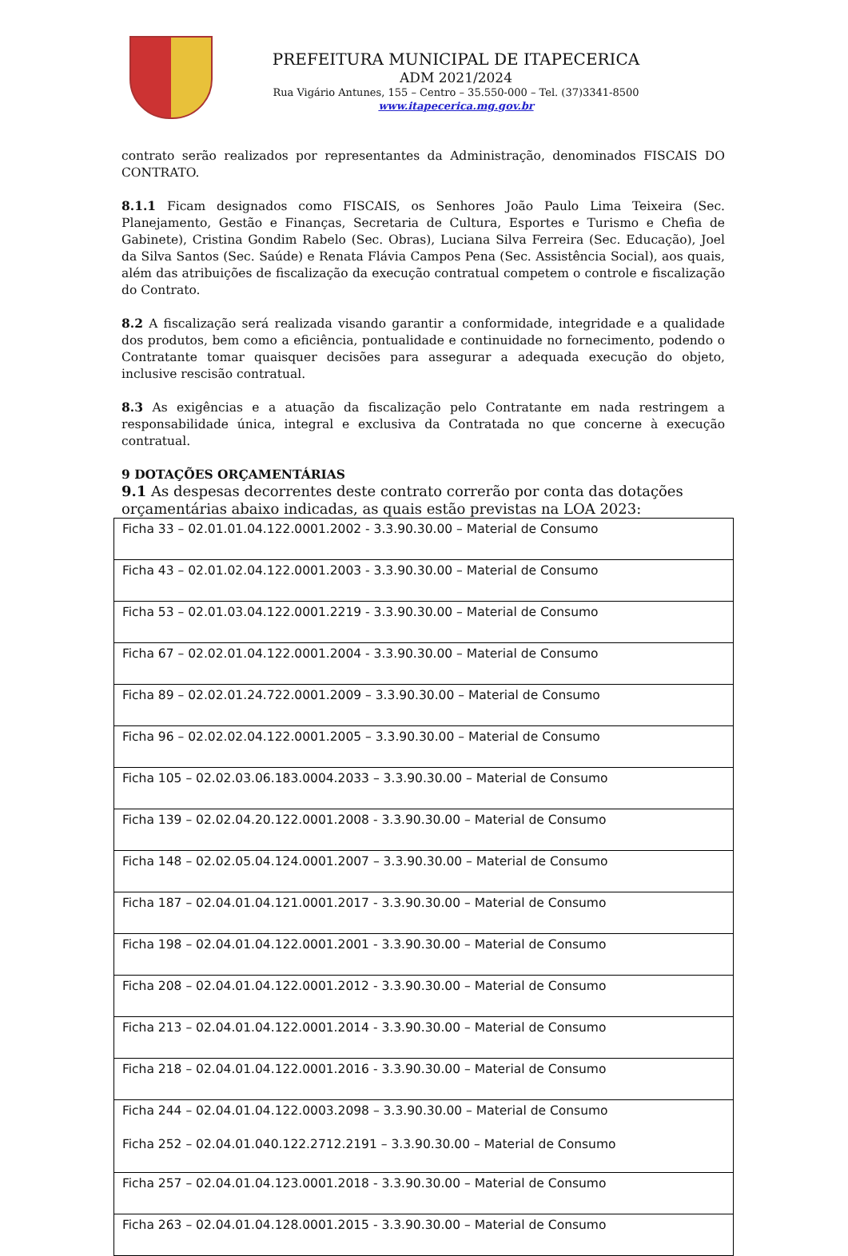PREFEITURA MUNICIPAL DE ITAPECERICA
ADM 2021/2024
Rua Vigário Antunes, 155 – Centro – 35.550-000 – Tel. (37)3341-8500
www.itapecerica.mg.gov.br
contrato serão realizados por representantes da Administração, denominados FISCAIS DO CONTRATO.
8.1.1 Ficam designados como FISCAIS, os Senhores João Paulo Lima Teixeira (Sec. Planejamento, Gestão e Finanças, Secretaria de Cultura, Esportes e Turismo e Chefia de Gabinete), Cristina Gondim Rabelo (Sec. Obras), Luciana Silva Ferreira (Sec. Educação), Joel da Silva Santos (Sec. Saúde) e Renata Flávia Campos Pena (Sec. Assistência Social), aos quais, além das atribuições de fiscalização da execução contratual competem o controle e fiscalização do Contrato.
8.2 A fiscalização será realizada visando garantir a conformidade, integridade e a qualidade dos produtos, bem como a eficiência, pontualidade e continuidade no fornecimento, podendo o Contratante tomar quaisquer decisões para assegurar a adequada execução do objeto, inclusive rescisão contratual.
8.3 As exigências e a atuação da fiscalização pelo Contratante em nada restringem a responsabilidade única, integral e exclusiva da Contratada no que concerne à execução contratual.
9 DOTAÇÕES ORÇAMENTÁRIAS
9.1 As despesas decorrentes deste contrato correrão por conta das dotações orçamentárias abaixo indicadas, as quais estão previstas na LOA 2023:
| Ficha 33 – 02.01.01.04.122.0001.2002 - 3.3.90.30.00 – Material de Consumo |
| Ficha 43 – 02.01.02.04.122.0001.2003 - 3.3.90.30.00 – Material de Consumo |
| Ficha 53 – 02.01.03.04.122.0001.2219 - 3.3.90.30.00 – Material de Consumo |
| Ficha 67 – 02.02.01.04.122.0001.2004 - 3.3.90.30.00 – Material de Consumo |
| Ficha 89 – 02.02.01.24.722.0001.2009 – 3.3.90.30.00 – Material de Consumo |
| Ficha 96 – 02.02.02.04.122.0001.2005 – 3.3.90.30.00 – Material de Consumo |
| Ficha 105 – 02.02.03.06.183.0004.2033 – 3.3.90.30.00 – Material de Consumo |
| Ficha 139 – 02.02.04.20.122.0001.2008 - 3.3.90.30.00 – Material de Consumo |
| Ficha 148 – 02.02.05.04.124.0001.2007 – 3.3.90.30.00 – Material de Consumo |
| Ficha 187 – 02.04.01.04.121.0001.2017 - 3.3.90.30.00 – Material de Consumo |
| Ficha 198 – 02.04.01.04.122.0001.2001 - 3.3.90.30.00 – Material de Consumo |
| Ficha 208 – 02.04.01.04.122.0001.2012 - 3.3.90.30.00 – Material de Consumo |
| Ficha 213 – 02.04.01.04.122.0001.2014 - 3.3.90.30.00 – Material de Consumo |
| Ficha 218 – 02.04.01.04.122.0001.2016 - 3.3.90.30.00 – Material de Consumo |
| Ficha 244 – 02.04.01.04.122.0003.2098 – 3.3.90.30.00 – Material de Consumo Ficha 252 – 02.04.01.040.122.2712.2191 – 3.3.90.30.00 – Material de Consumo |
| Ficha 257 – 02.04.01.04.123.0001.2018 - 3.3.90.30.00 – Material de Consumo |
| Ficha 263 – 02.04.01.04.128.0001.2015 - 3.3.90.30.00 – Material de Consumo |